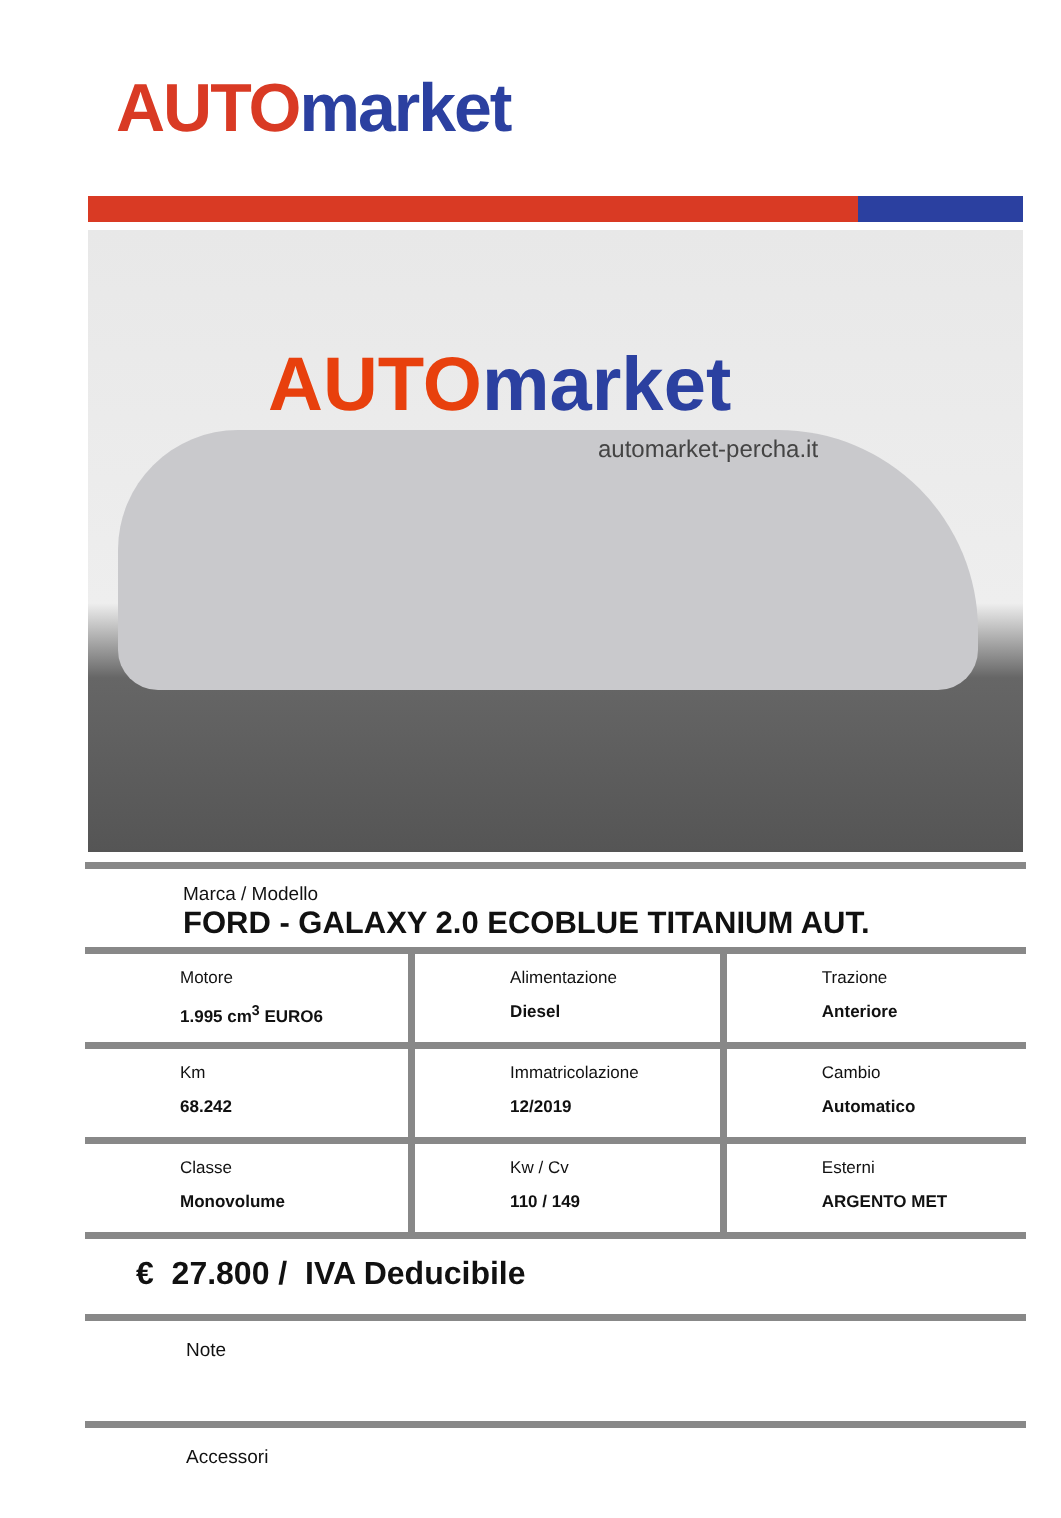AUTO market
AUTO market
automarket-percha.it
Marca / Modello
FORD - GALAXY 2.0 ECOBLUE TITANIUM AUT.
| Motore 1.995 cm<sup>3</sup> EURO6 | Alimentazione Diesel | Trazione Anteriore |
| Km 68.242 | Immatricolazione 12/2019 | Cambio Automatico |
| Classe Monovolume | Kw / Cv 110 / 149 | Esterni ARGENTO MET |
€ 27.800 / IVA Deducibile
Note
Accessori